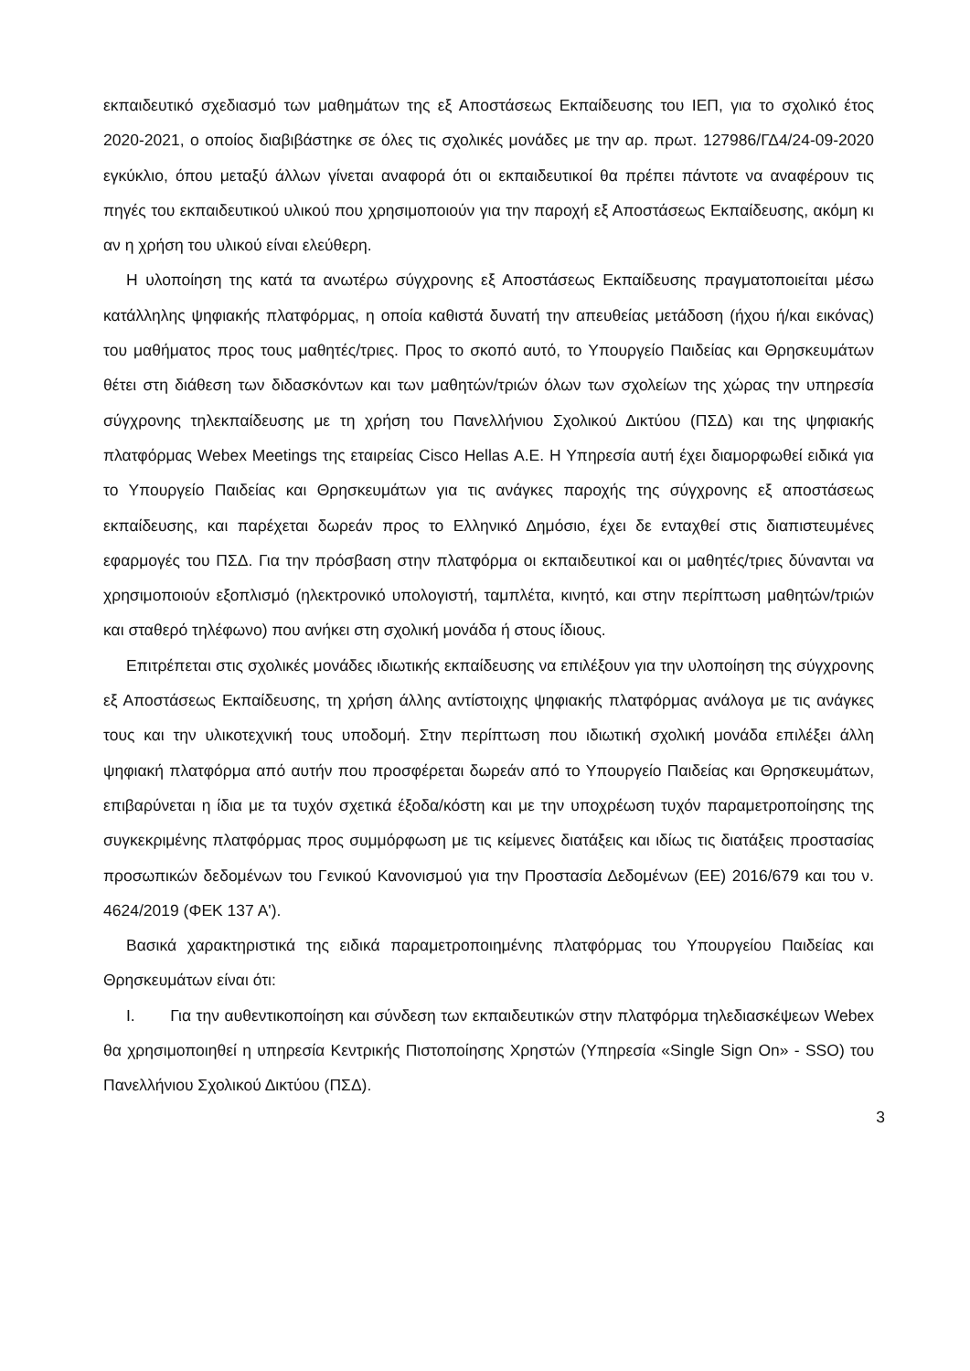εκπαιδευτικό σχεδιασμό των μαθημάτων της εξ Αποστάσεως Εκπαίδευσης του ΙΕΠ, για το σχολικό έτος 2020-2021, ο οποίος διαβιβάστηκε σε όλες τις σχολικές μονάδες με την αρ. πρωτ. 127986/ΓΔ4/24-09-2020 εγκύκλιο, όπου μεταξύ άλλων γίνεται αναφορά ότι οι εκπαιδευτικοί θα πρέπει πάντοτε να αναφέρουν τις πηγές του εκπαιδευτικού υλικού που χρησιμοποιούν για την παροχή εξ Αποστάσεως Εκπαίδευσης, ακόμη κι αν η χρήση του υλικού είναι ελεύθερη.
Η υλοποίηση της κατά τα ανωτέρω σύγχρονης εξ Αποστάσεως Εκπαίδευσης πραγματοποιείται μέσω κατάλληλης ψηφιακής πλατφόρμας, η οποία καθιστά δυνατή την απευθείας μετάδοση (ήχου ή/και εικόνας) του μαθήματος προς τους μαθητές/τριες. Προς το σκοπό αυτό, το Υπουργείο Παιδείας και Θρησκευμάτων θέτει στη διάθεση των διδασκόντων και των μαθητών/τριών όλων των σχολείων της χώρας την υπηρεσία σύγχρονης τηλεκπαίδευσης με τη χρήση του Πανελλήνιου Σχολικού Δικτύου (ΠΣΔ) και της ψηφιακής πλατφόρμας Webex Meetings της εταιρείας Cisco Hellas Α.Ε. Η Υπηρεσία αυτή έχει διαμορφωθεί ειδικά για το Υπουργείο Παιδείας και Θρησκευμάτων για τις ανάγκες παροχής της σύγχρονης εξ αποστάσεως εκπαίδευσης, και παρέχεται δωρεάν προς το Ελληνικό Δημόσιο, έχει δε ενταχθεί στις διαπιστευμένες εφαρμογές του ΠΣΔ. Για την πρόσβαση στην πλατφόρμα οι εκπαιδευτικοί και οι μαθητές/τριες δύνανται να χρησιμοποιούν εξοπλισμό (ηλεκτρονικό υπολογιστή, ταμπλέτα, κινητό, και στην περίπτωση μαθητών/τριών και σταθερό τηλέφωνο) που ανήκει στη σχολική μονάδα ή στους ίδιους.
Επιτρέπεται στις σχολικές μονάδες ιδιωτικής εκπαίδευσης να επιλέξουν για την υλοποίηση της σύγχρονης εξ Αποστάσεως Εκπαίδευσης, τη χρήση άλλης αντίστοιχης ψηφιακής πλατφόρμας ανάλογα με τις ανάγκες τους και την υλικοτεχνική τους υποδομή. Στην περίπτωση που ιδιωτική σχολική μονάδα επιλέξει άλλη ψηφιακή πλατφόρμα από αυτήν που προσφέρεται δωρεάν από το Υπουργείο Παιδείας και Θρησκευμάτων, επιβαρύνεται η ίδια με τα τυχόν σχετικά έξοδα/κόστη και με την υποχρέωση τυχόν παραμετροποίησης της συγκεκριμένης πλατφόρμας προς συμμόρφωση με τις κείμενες διατάξεις και ιδίως τις διατάξεις προστασίας προσωπικών δεδομένων του Γενικού Κανονισμού για την Προστασία Δεδομένων (ΕΕ) 2016/679 και του ν. 4624/2019 (ΦΕΚ 137 Α').
Βασικά χαρακτηριστικά της ειδικά παραμετροποιημένης πλατφόρμας του Υπουργείου Παιδείας και Θρησκευμάτων είναι ότι:
I. Για την αυθεντικοποίηση και σύνδεση των εκπαιδευτικών στην πλατφόρμα τηλεδιασκέψεων Webex θα χρησιμοποιηθεί η υπηρεσία Κεντρικής Πιστοποίησης Χρηστών (Υπηρεσία «Single Sign On» - SSO) του Πανελλήνιου Σχολικού Δικτύου (ΠΣΔ).
3